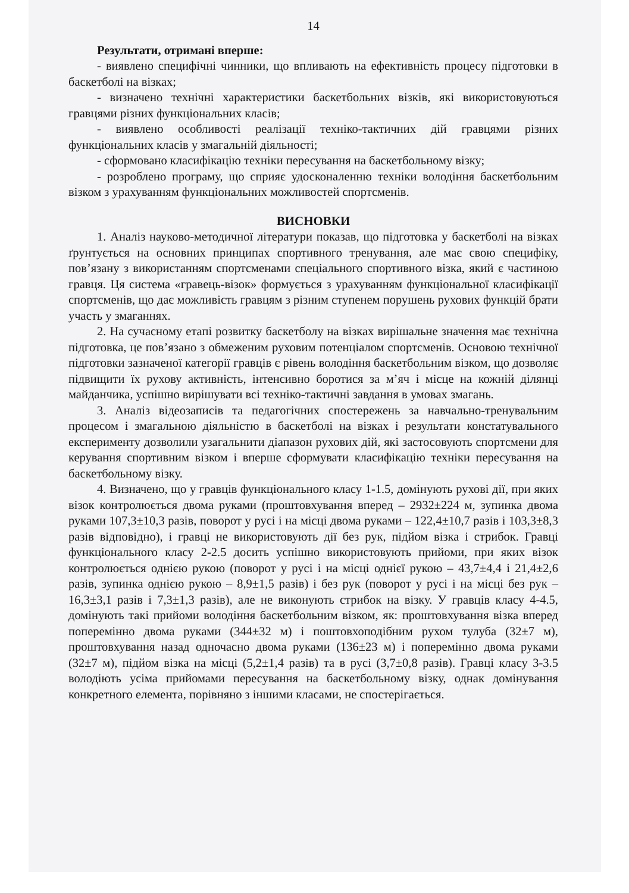14
Результати, отримані вперше:
- виявлено специфічні чинники, що впливають на ефективність процесу підготовки в баскетболі на візках;
- визначено технічні характеристики баскетбольних візків, які використовуються гравцями різних функціональних класів;
- виявлено особливості реалізації техніко-тактичних дій гравцями різних функціональних класів у змагальній діяльності;
- сформовано класифікацію техніки пересування на баскетбольному візку;
- розроблено програму, що сприяє удосконаленню техніки володіння баскетбольним візком з урахуванням функціональних можливостей спортсменів.
ВИСНОВКИ
1. Аналіз науково-методичної літератури показав, що підготовка у баскетболі на візках ґрунтується на основних принципах спортивного тренування, але має свою специфіку, пов’язану з використанням спортсменами спеціального спортивного візка, який є частиною гравця. Ця система «гравець-візок» формується з урахуванням функціональної класифікації спортсменів, що дає можливість гравцям з різним ступенем порушень рухових функцій брати участь у змаганнях.
2. На сучасному етапі розвитку баскетболу на візках вирішальне значення має технічна підготовка, це пов’язано з обмеженим руховим потенціалом спортсменів. Основою технічної підготовки зазначеної категорії гравців є рівень володіння баскетбольним візком, що дозволяє підвищити їх рухову активність, інтенсивно боротися за м’яч і місце на кожній ділянці майданчика, успішно вирішувати всі техніко-тактичні завдання в умовах змагань.
3. Аналіз відеозаписів та педагогічних спостережень за навчально-тренувальним процесом і змагальною діяльністю в баскетболі на візках і результати констатувального експерименту дозволили узагальнити діапазон рухових дій, які застосовують спортсмени для керування спортивним візком і вперше сформувати класифікацію техніки пересування на баскетбольному візку.
4. Визначено, що у гравців функціонального класу 1-1.5, домінують рухові дії, при яких візок контролюється двома руками (проштовхування вперед – 2932±224 м, зупинка двома руками 107,3±10,3 разів, поворот у русі і на місці двома руками – 122,4±10,7 разів і 103,3±8,3 разів відповідно), і гравці не використовують дії без рук, підйом візка і стрибок. Гравці функціонального класу 2-2.5 досить успішно використовують прийоми, при яких візок контролюється однією рукою (поворот у русі і на місці однієї рукою – 43,7±4,4 і 21,4±2,6 разів, зупинка однією рукою – 8,9±1,5 разів) і без рук (поворот у русі і на місці без рук – 16,3±3,1 разів і 7,3±1,3 разів), але не виконують стрибок на візку. У гравців класу 4-4.5, домінують такі прийоми володіння баскетбольним візком, як: проштовхування візка вперед поперемінно двома руками (344±32 м) і поштовхоподібним рухом тулуба (32±7 м), проштовхування назад одночасно двома руками (136±23 м) і поперемінно двома руками (32±7 м), підйом візка на місці (5,2±1,4 разів) та в русі (3,7±0,8 разів). Гравці класу 3-3.5 володіють усіма прийомами пересування на баскетбольному візку, однак домінування конкретного елемента, порівняно з іншими класами, не спостерігається.